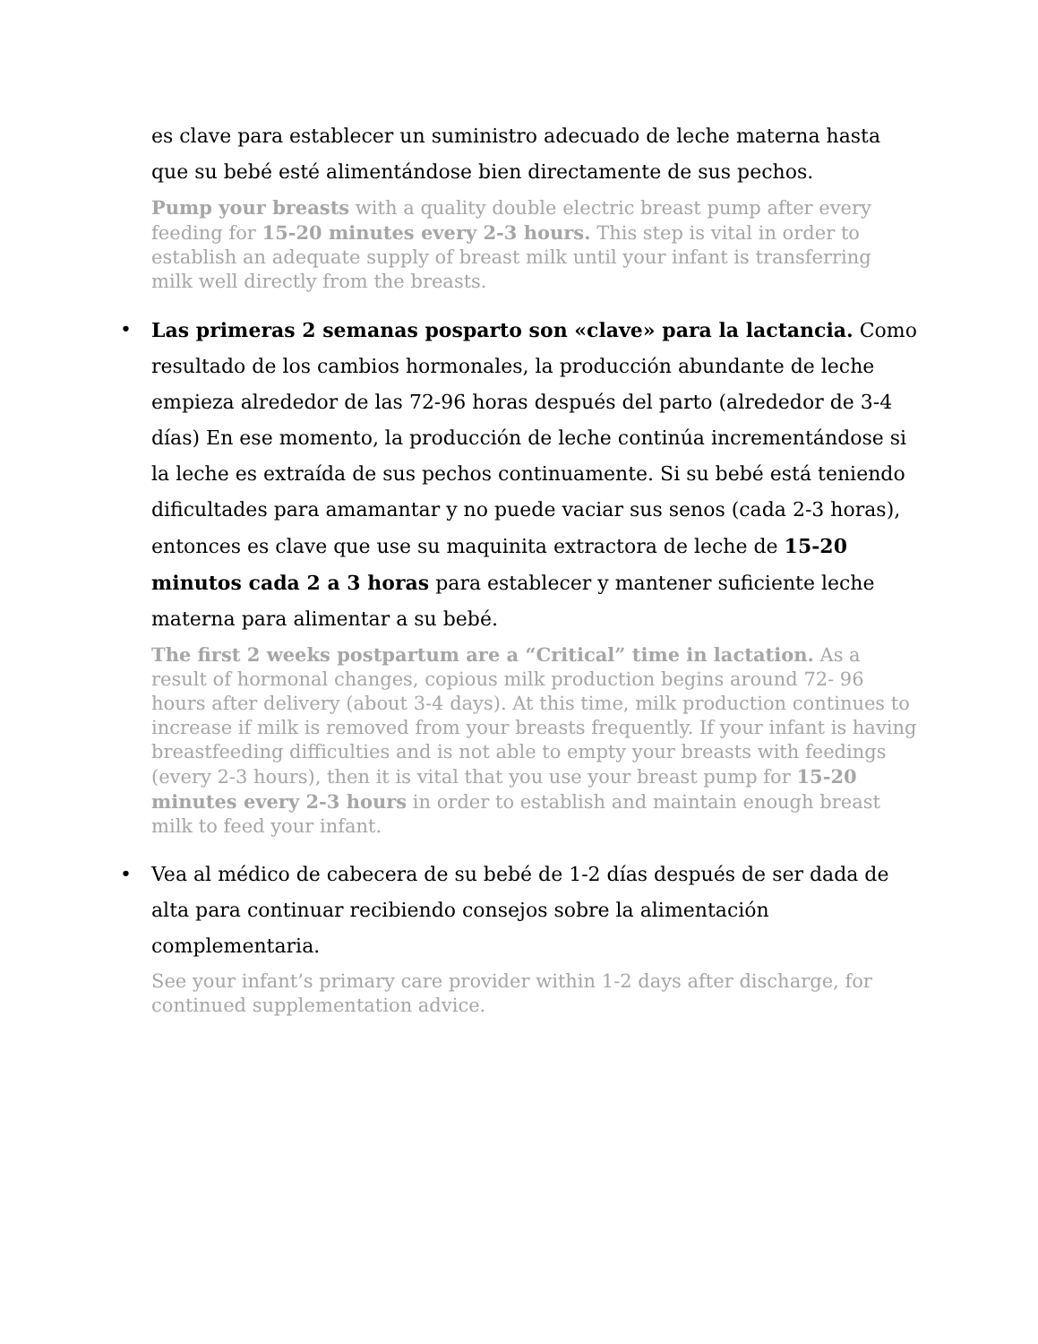es clave para establecer un suministro adecuado de leche materna hasta que su bebé esté alimentándose bien directamente de sus pechos.
Pump your breasts with a quality double electric breast pump after every feeding for 15-20 minutes every 2-3 hours. This step is vital in order to establish an adequate supply of breast milk until your infant is transferring milk well directly from the breasts.
•
Las primeras 2 semanas posparto son «clave» para la lactancia. Como resultado de los cambios hormonales, la producción abundante de leche empieza alrededor de las 72-96 horas después del parto (alrededor de 3-4 días) En ese momento, la producción de leche continúa incrementándose si la leche es extraída de sus pechos continuamente. Si su bebé está teniendo dificultades para amamantar y no puede vaciar sus senos (cada 2-3 horas), entonces es clave que use su maquinita extractora de leche de 15-20 minutos cada 2 a 3 horas para establecer y mantener suficiente leche materna para alimentar a su bebé.
The first 2 weeks postpartum are a “Critical” time in lactation. As a result of hormonal changes, copious milk production begins around 72- 96 hours after delivery (about 3-4 days). At this time, milk production continues to increase if milk is removed from your breasts frequently. If your infant is having breastfeeding difficulties and is not able to empty your breasts with feedings (every 2-3 hours), then it is vital that you use your breast pump for 15-20 minutes every 2-3 hours in order to establish and maintain enough breast milk to feed your infant.
•
Vea al médico de cabecera de su bebé de 1-2 días después de ser dada de alta para continuar recibiendo consejos sobre la alimentación complementaria.
See your infant’s primary care provider within 1-2 days after discharge, for continued supplementation advice.